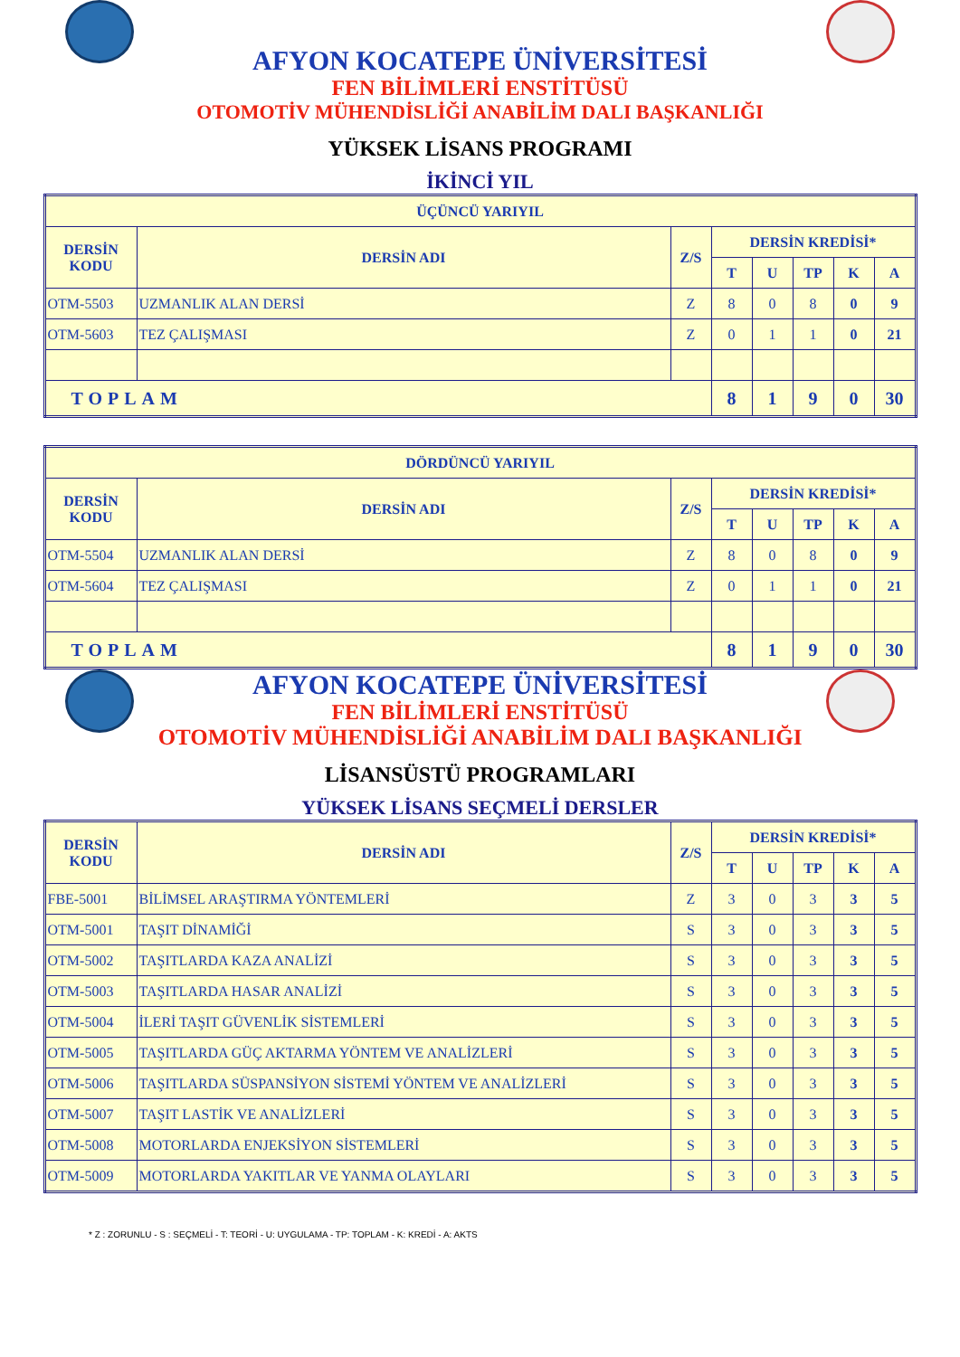AFYON KOCATEPE ÜNİVERSİTESİ
FEN BİLİMLERİ ENSTİTÜSÜ
OTOMOTİV MÜHENDİSLİĞİ ANABİLİM DALI BAŞKANLIĞI
YÜKSEK LİSANS PROGRAMI
İKİNCİ YIL
| ÜÇÜNCÜ YARIYIL | | | | | | | |
| --- | --- | --- | --- | --- | --- | --- | --- |
| DERSİN KODU | DERSİN ADI | Z/S | DERSİN KREDİSİ* | | | | |
| | | | T | U | TP | K | A |
| OTM-5503 | UZMANLIK ALAN DERSİ | Z | 8 | 0 | 8 | 0 | 9 |
| OTM-5603 | TEZ ÇALIŞMASI | Z | 0 | 1 | 1 | 0 | 21 |
| TOPLAM | | | 8 | 1 | 9 | 0 | 30 |
| DÖRDÜNCÜ YARIYIL | | | | | | | |
| --- | --- | --- | --- | --- | --- | --- | --- |
| DERSİN KODU | DERSİN ADI | Z/S | DERSİN KREDİSİ* | | | | |
| | | | T | U | TP | K | A |
| OTM-5504 | UZMANLIK ALAN DERSİ | Z | 8 | 0 | 8 | 0 | 9 |
| OTM-5604 | TEZ ÇALIŞMASI | Z | 0 | 1 | 1 | 0 | 21 |
| TOPLAM | | | 8 | 1 | 9 | 0 | 30 |
AFYON KOCATEPE ÜNİVERSİTESİ
FEN BİLİMLERİ ENSTİTÜSÜ
OTOMOTİV MÜHENDİSLİĞİ ANABİLİM DALI BAŞKANLIĞI
LİSANSÜSTÜ PROGRAMLARI
YÜKSEK LİSANS SEÇMELİ DERSLER
| DERSİN KODU | DERSİN ADI | Z/S | DERSİN KREDİSİ* | | | | |
| --- | --- | --- | --- | --- | --- | --- | --- |
| | | | T | U | TP | K | A |
| FBE-5001 | BİLİMSEL ARAŞTIRMA YÖNTEMLERİ | Z | 3 | 0 | 3 | 3 | 5 |
| OTM-5001 | TAŞIT DİNAMİĞİ | S | 3 | 0 | 3 | 3 | 5 |
| OTM-5002 | TAŞITLARDA KAZA ANALİZİ | S | 3 | 0 | 3 | 3 | 5 |
| OTM-5003 | TAŞITLARDA HASAR ANALİZİ | S | 3 | 0 | 3 | 3 | 5 |
| OTM-5004 | İLERİ TAŞIT GÜVENLİK SİSTEMLERİ | S | 3 | 0 | 3 | 3 | 5 |
| OTM-5005 | TAŞITLARDA GÜÇ AKTARMA YÖNTEM VE ANALİZLERİ | S | 3 | 0 | 3 | 3 | 5 |
| OTM-5006 | TAŞITLARDA SÜSPANSİYON SİSTEMİ YÖNTEM VE ANALİZLERİ | S | 3 | 0 | 3 | 3 | 5 |
| OTM-5007 | TAŞIT LASTİK VE ANALİZLERİ | S | 3 | 0 | 3 | 3 | 5 |
| OTM-5008 | MOTORLARDA ENJEKSİYON SİSTEMLERİ | S | 3 | 0 | 3 | 3 | 5 |
| OTM-5009 | MOTORLARDA YAKITLAR VE YANMA OLAYLARI | S | 3 | 0 | 3 | 3 | 5 |
* Z : ZORUNLU - S : SEÇMELİ - T: TEORİ - U: UYGULAMA - TP: TOPLAM - K: KREDİ - A: AKTS